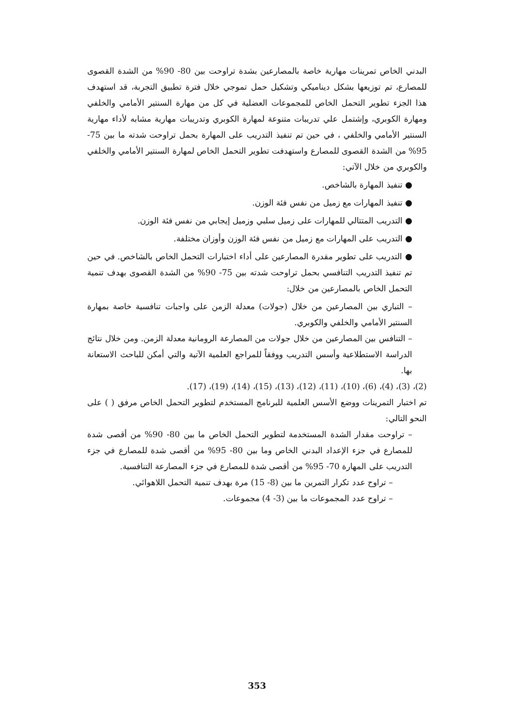البدني الخاص تمرينات مهارية خاصة بالمصارعين بشدة تراوحت بين 80- 90% من الشدة القصوى للمصارع، تم توزيعها بشكل ديناميكي وتشكيل حمل تموجي خلال فترة تطبيق التجربة، قد استهدف هذا الجزء تطوير التحمل الخاص للمجموعات العضلية في كل من مهارة السنتير الأمامي والخلفي ومهارة الكوبري، وإشتمل علي تدريبات متنوعة لمهارة الكوبري وتدريبات مهارية مشابه لأداء مهارية السنتير الأمامي والخلفي ، في حين تم تنفيذ التدريب على المهارة بحمل تراوحت شدته ما بين 75- 95% من الشدة القصوى للمصارع واستهدفت تطوير التحمل الخاص لمهارة السنتير الأمامي والخلفي والكوبري من خلال الآتي:
● تنفيذ المهارة بالشاخص.
● تنفيذ المهارات مع زميل من نفس فئة الوزن.
● التدريب المتتالي للمهارات على زميل سلبي وزميل إيجابي من نفس فئة الوزن.
● التدريب على المهارات مع زميل من نفس فئة الوزن وأوزان مختلفة.
● التدريب على تطوير مقدرة المصارعين على أداء اختبارات التحمل الخاص بالشاخص. في حين تم تنفيذ التدريب التنافسي بحمل تراوحت شدته بين 75- 90% من الشدة القصوى بهدف تنمية التحمل الخاص بالمصارعين من خلال:
– التباري بين المصارعين من خلال (جولات) معدلة الزمن على واجبات تنافسية خاصة بمهارة السنتير الأمامي والخلفي والكوبري.
– التنافس بين المصارعين من خلال جولات من المصارعة الرومانية معدلة الزمن. ومن خلال نتائج الدراسة الاستطلاعية وأسس التدريب ووفقاً للمراجع العلمية الآتية والتي أمكن للباحث الاستعانة بها.
(2)، (3)، (4)، (6)، (10)، (11)، (12)، (13)، (15)، (14)، (19)، (17).
تم اختبار التمرينات ووضع الأسس العلمية للبرنامج المستخدم لتطوير التحمل الخاص مرفق ( ) على النحو التالي:
– تراوحت مقدار الشدة المستخدمة لتطوير التحمل الخاص ما بين 80- 90% من أقصى شدة للمصارع في جزء الإعداد البدني الخاص وما بين 80- 95% من أقصى شدة للمصارع في جزء التدريب على المهارة 70- 95% من أقصى شدة للمصارع في جزء المصارعة التنافسية.
– تراوح عدد تكرار التمرين ما بين (8- 15) مرة بهدف تنمية التحمل اللاهوائي.
– تراوح عدد المجموعات ما بين (3- 4) مجموعات.
353